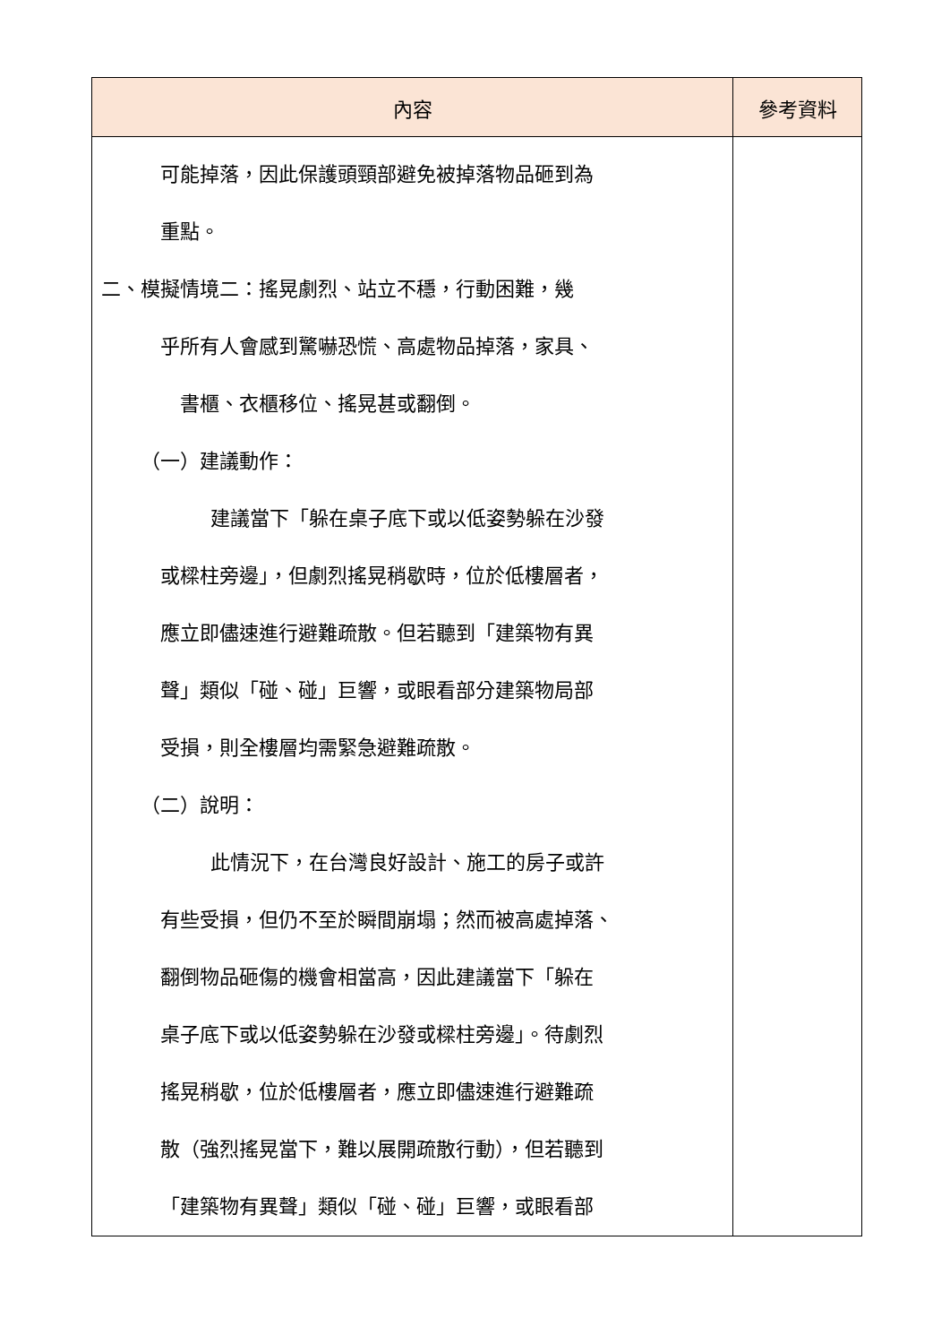| 內容 | 參考資料 |
| --- | --- |
| 可能掉落，因此保護頭頸部避免被掉落物品砸到為 重點。 二、模擬情境二：搖晃劇烈、站立不穩，行動困難，幾 乎所有人會感到驚嚇恐慌、高處物品掉落，家具、 書櫃、衣櫃移位、搖晃甚或翻倒。 （一）建議動作： 建議當下「躲在桌子底下或以低姿勢躲在沙發 或樑柱旁邊」，但劇烈搖晃稍歇時，位於低樓層者， 應立即儘速進行避難疏散。但若聽到「建築物有異 聲」類似「碰、碰」巨響，或眼看部分建築物局部 受損，則全樓層均需緊急避難疏散。 （二）說明： 此情況下，在台灣良好設計、施工的房子或許 有些受損，但仍不至於瞬間崩塌；然而被高處掉落、 翻倒物品砸傷的機會相當高，因此建議當下「躲在 桌子底下或以低姿勢躲在沙發或樑柱旁邊」。待劇烈 搖晃稍歇，位於低樓層者，應立即儘速進行避難疏 散（強烈搖晃當下，難以展開疏散行動），但若聽到 「建築物有異聲」類似「碰、碰」巨響，或眼看部 | |